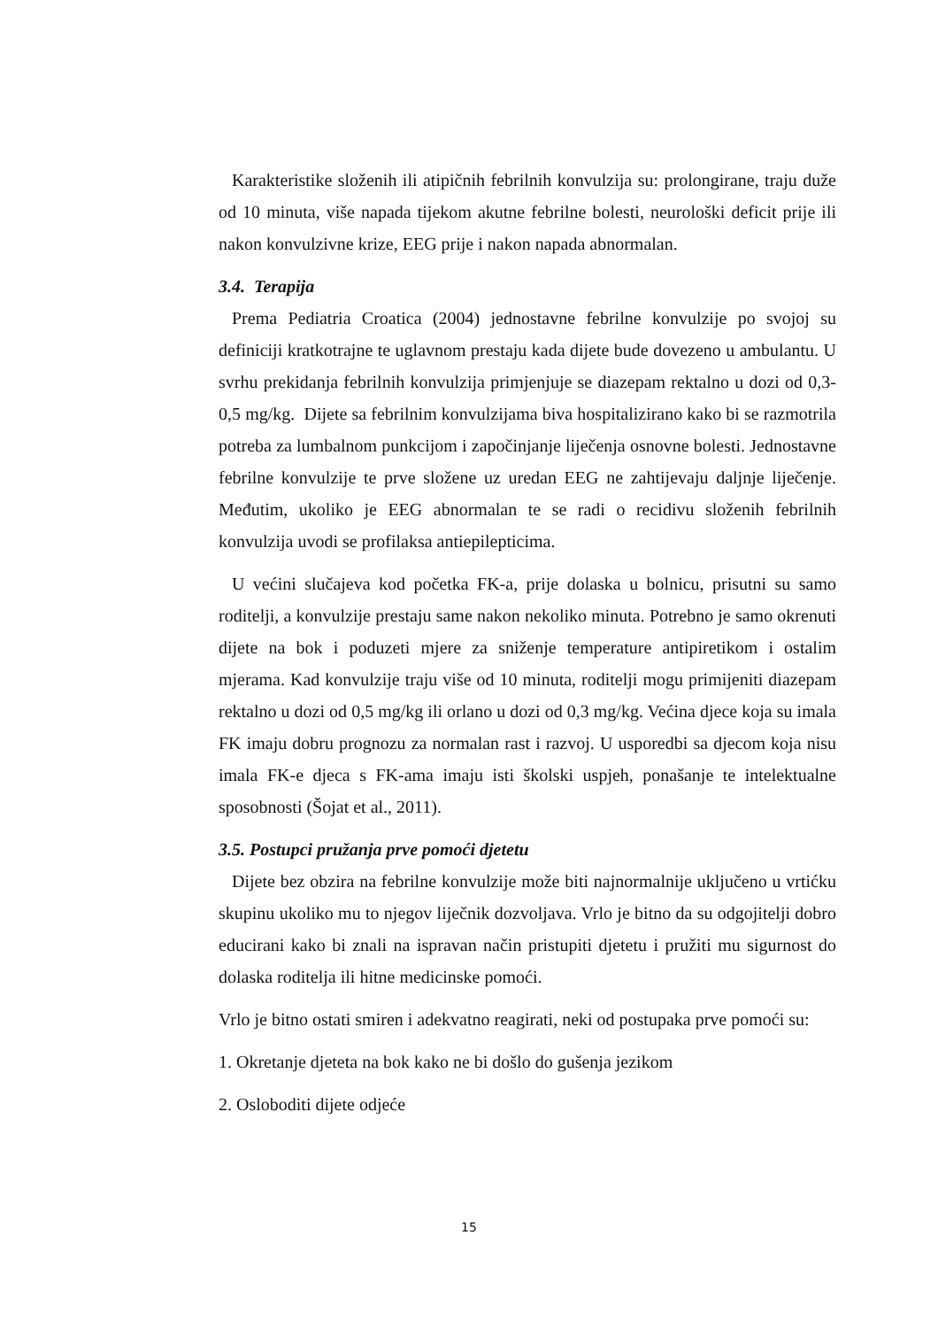Karakteristike složenih ili atipičnih febrilnih konvulzija su: prolongirane, traju duže od 10 minuta, više napada tijekom akutne febrilne bolesti, neurološki deficit prije ili nakon konvulzivne krize, EEG prije i nakon napada abnormalan.
3.4. Terapija
Prema Pediatria Croatica (2004) jednostavne febrilne konvulzije po svojoj su definiciji kratkotrajne te uglavnom prestaju kada dijete bude dovezeno u ambulantu. U svrhu prekidanja febrilnih konvulzija primjenjuje se diazepam rektalno u dozi od 0,3- 0,5 mg/kg. Dijete sa febrilnim konvulzijama biva hospitalizirano kako bi se razmotrila potreba za lumbalnom punkcijom i započinjanje liječenja osnovne bolesti. Jednostavne febrilne konvulzije te prve složene uz uredan EEG ne zahtijevaju daljnje liječenje. Međutim, ukoliko je EEG abnormalan te se radi o recidivu složenih febrilnih konvulzija uvodi se profilaksa antiepilepticima.
U većini slučajeva kod početka FK-a, prije dolaska u bolnicu, prisutni su samo roditelji, a konvulzije prestaju same nakon nekoliko minuta. Potrebno je samo okrenuti dijete na bok i poduzeti mjere za sniženje temperature antipiretikom i ostalim mjerama. Kad konvulzije traju više od 10 minuta, roditelji mogu primijeniti diazepam rektalno u dozi od 0,5 mg/kg ili orlano u dozi od 0,3 mg/kg. Većina djece koja su imala FK imaju dobru prognozu za normalan rast i razvoj. U usporedbi sa djecom koja nisu imala FK-e djeca s FK-ama imaju isti školski uspjeh, ponašanje te intelektualne sposobnosti (Šojat et al., 2011).
3.5. Postupci pružanja prve pomoći djetetu
Dijete bez obzira na febrilne konvulzije može biti najnormalnije uključeno u vrtićku skupinu ukoliko mu to njegov liječnik dozvoljava. Vrlo je bitno da su odgojitelji dobro educirani kako bi znali na ispravan način pristupiti djetetu i pružiti mu sigurnost do dolaska roditelja ili hitne medicinske pomoći.
Vrlo je bitno ostati smiren i adekvatno reagirati, neki od postupaka prve pomoći su:
1. Okretanje djeteta na bok kako ne bi došlo do gušenja jezikom
2. Osloboditi dijete odjeće
15